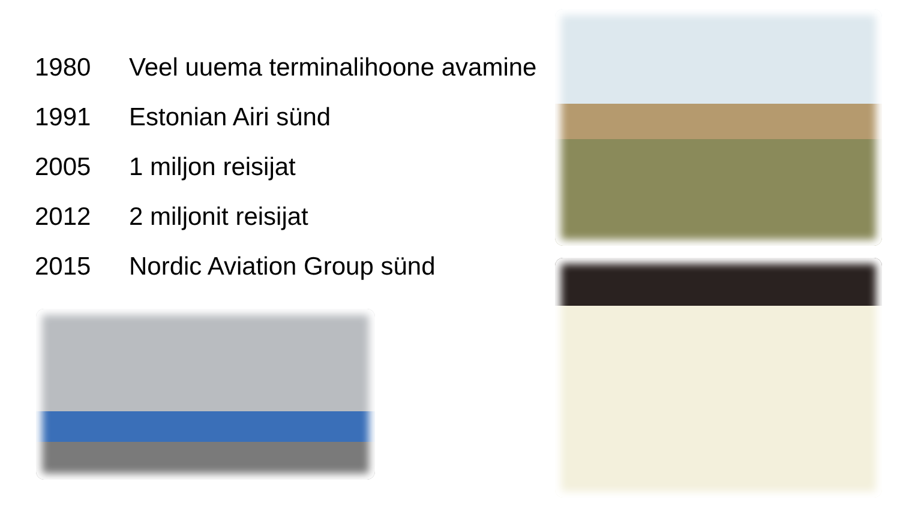1980 Veel uuema terminalihoone avamine
1991 Estonian Airi sünd
2005 1 miljon reisijat
2012 2 miljonit reisijat
2015 Nordic Aviation Group sünd